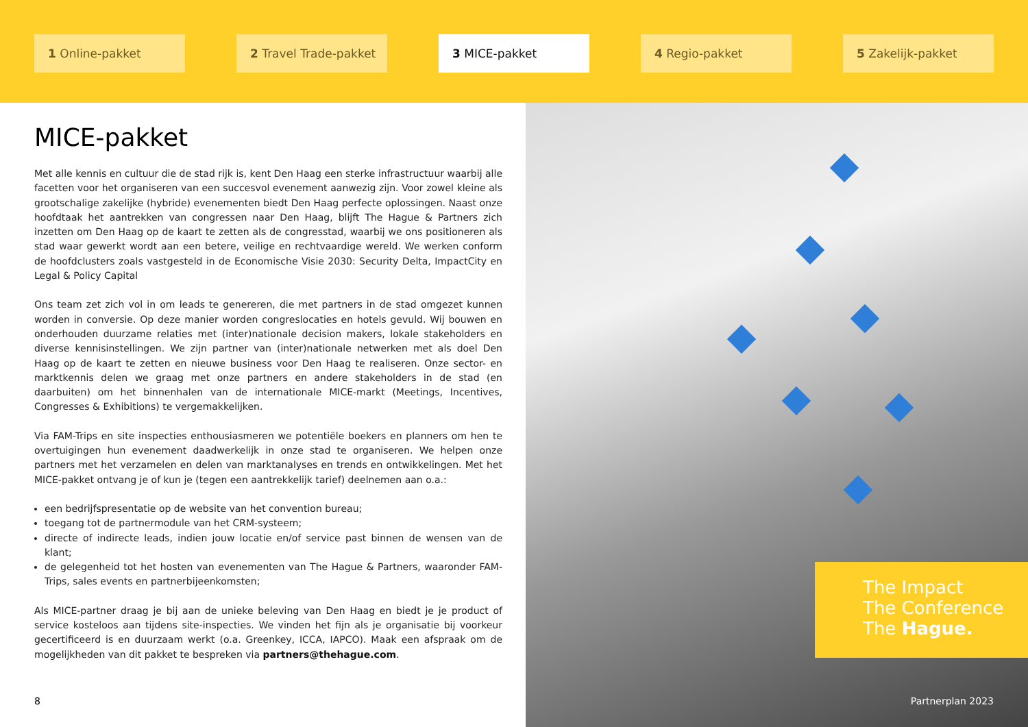1 Online-pakket 2 Travel Trade-pakket 3 MICE-pakket 4 Regio-pakket 5 Zakelijk-pakket
MICE-pakket
Met alle kennis en cultuur die de stad rijk is, kent Den Haag een sterke infrastructuur waarbij alle facetten voor het organiseren van een succesvol evenement aanwezig zijn. Voor zowel kleine als grootschalige zakelijke (hybride) evenementen biedt Den Haag perfecte oplossingen. Naast onze hoofdtaak het aantrekken van congressen naar Den Haag, blijft The Hague & Partners zich inzetten om Den Haag op de kaart te zetten als de congresstad, waarbij we ons positioneren als stad waar gewerkt wordt aan een betere, veilige en rechtvaardige wereld. We werken conform de hoofdclusters zoals vastgesteld in de Economische Visie 2030: Security Delta, ImpactCity en Legal & Policy Capital
Ons team zet zich vol in om leads te genereren, die met partners in de stad omgezet kunnen worden in conversie. Op deze manier worden congreslocaties en hotels gevuld. Wij bouwen en onderhouden duurzame relaties met (inter)nationale decision makers, lokale stakeholders en diverse kennisinstellingen. We zijn partner van (inter)nationale netwerken met als doel Den Haag op de kaart te zetten en nieuwe business voor Den Haag te realiseren. Onze sector- en marktkennis delen we graag met onze partners en andere stakeholders in de stad (en daarbuiten) om het binnenhalen van de internationale MICE-markt (Meetings, Incentives, Congresses & Exhibitions) te vergemakkelijken.
Via FAM-Trips en site inspecties enthousiasmeren we potentiële boekers en planners om hen te overtuigingen hun evenement daadwerkelijk in onze stad te organiseren. We helpen onze partners met het verzamelen en delen van marktanalyses en trends en ontwikkelingen. Met het MICE-pakket ontvang je of kun je (tegen een aantrekkelijk tarief) deelnemen aan o.a.:
een bedrijfspresentatie op de website van het convention bureau;
toegang tot de partnermodule van het CRM-systeem;
directe of indirecte leads, indien jouw locatie en/of service past binnen de wensen van de klant;
de gelegenheid tot het hosten van evenementen van The Hague & Partners, waaronder FAM-Trips, sales events en partnerbijeenkomsten;
Als MICE-partner draag je bij aan de unieke beleving van Den Haag en biedt je je product of service kosteloos aan tijdens site-inspecties. We vinden het fijn als je organisatie bij voorkeur gecertificeerd is en duurzaam werkt (o.a. Greenkey, ICCA, IAPCO). Maak een afspraak om de mogelijkheden van dit pakket te bespreken via partners@thehague.com.
8
The Impact
The Conference
The Hague.
Partnerplan 2023